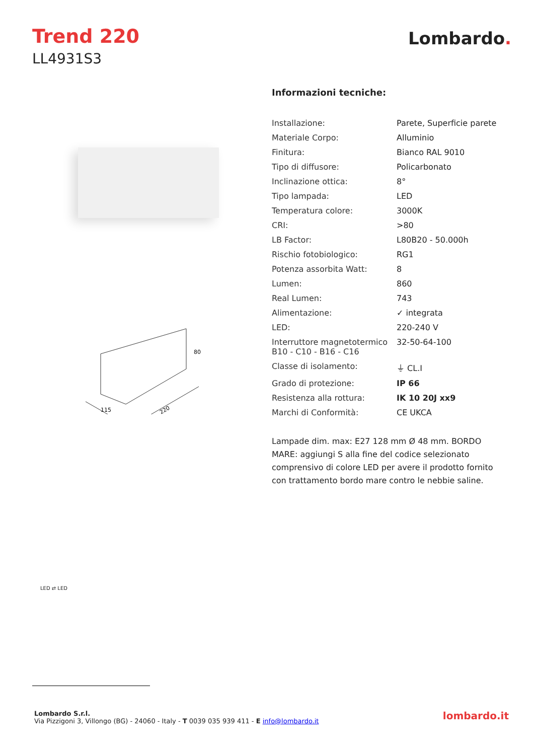Trend 220
LL4931S3
Lombardo.
220
115
80
LED ⇄ LED
Informazioni tecniche:
| Installazione: | Parete, Superficie parete |
| Materiale Corpo: | Alluminio |
| Finitura: | Bianco RAL 9010 |
| Tipo di diffusore: | Policarbonato |
| Inclinazione ottica: | 8° |
| Tipo lampada: | LED |
| Temperatura colore: | 3000K |
| CRI: | >80 |
| LB Factor: | L80B20 - 50.000h |
| Rischio fotobiologico: | RG1 |
| Potenza assorbita Watt: | 8 |
| Lumen: | 860 |
| Real Lumen: | 743 |
| Alimentazione: | ✓ integrata |
| LED: | 220-240 V |
| Interruttore magnetotermico B10 - C10 - B16 - C16 | 32-50-64-100 |
| Classe di isolamento: | ⏚ CL.I |
| Grado di protezione: | IP 66 |
| Resistenza alla rottura: | IK 10 20J xx9 |
| Marchi di Conformità: | CE UKCA |
Lampade dim. max: E27 128 mm Ø 48 mm. BORDO MARE: aggiungi S alla fine del codice selezionato comprensivo di colore LED per avere il prodotto fornito con trattamento bordo mare contro le nebbie saline.
Lombardo S.r.l.
Via Pizzigoni 3, Villongo (BG) - 24060 - Italy - T 0039 035 939 411 - E info@lombardo.it
lombardo.it